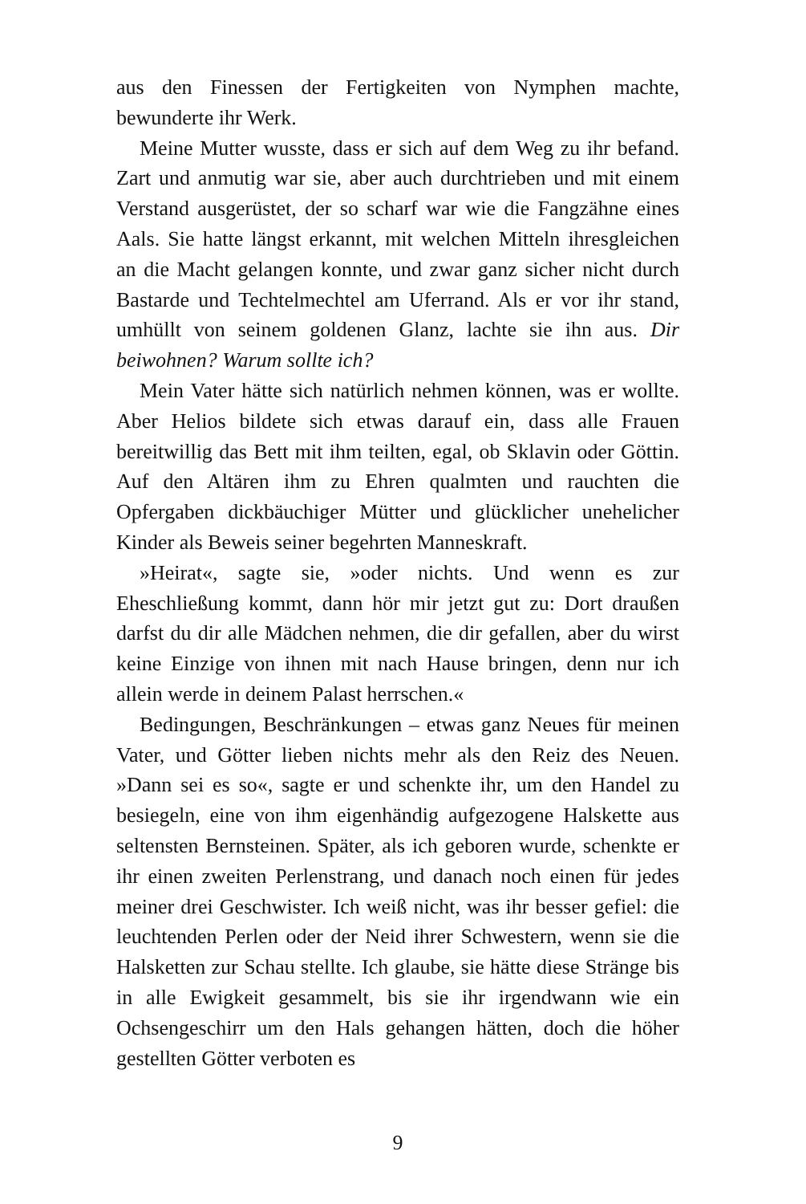aus den Finessen der Fertigkeiten von Nymphen machte, bewunderte ihr Werk.
Meine Mutter wusste, dass er sich auf dem Weg zu ihr befand. Zart und anmutig war sie, aber auch durchtrieben und mit einem Verstand ausgerüstet, der so scharf war wie die Fangzähne eines Aals. Sie hatte längst erkannt, mit welchen Mitteln ihresgleichen an die Macht gelangen konnte, und zwar ganz sicher nicht durch Bastarde und Techtelmechtel am Uferrand. Als er vor ihr stand, umhüllt von seinem goldenen Glanz, lachte sie ihn aus. Dir beiwohnen? Warum sollte ich?
Mein Vater hätte sich natürlich nehmen können, was er wollte. Aber Helios bildete sich etwas darauf ein, dass alle Frauen bereitwillig das Bett mit ihm teilten, egal, ob Sklavin oder Göttin. Auf den Altären ihm zu Ehren qualmten und rauchten die Opfergaben dickbäuchiger Mütter und glücklicher unehelicher Kinder als Beweis seiner begehrten Manneskraft.
»Heirat«, sagte sie, »oder nichts. Und wenn es zur Eheschließung kommt, dann hör mir jetzt gut zu: Dort draußen darfst du dir alle Mädchen nehmen, die dir gefallen, aber du wirst keine Einzige von ihnen mit nach Hause bringen, denn nur ich allein werde in deinem Palast herrschen.«
Bedingungen, Beschränkungen – etwas ganz Neues für meinen Vater, und Götter lieben nichts mehr als den Reiz des Neuen. »Dann sei es so«, sagte er und schenkte ihr, um den Handel zu besiegeln, eine von ihm eigenhändig aufgezogene Halskette aus seltensten Bernsteinen. Später, als ich geboren wurde, schenkte er ihr einen zweiten Perlenstrang, und danach noch einen für jedes meiner drei Geschwister. Ich weiß nicht, was ihr besser gefiel: die leuchtenden Perlen oder der Neid ihrer Schwestern, wenn sie die Halsketten zur Schau stellte. Ich glaube, sie hätte diese Stränge bis in alle Ewigkeit gesammelt, bis sie ihr irgendwann wie ein Ochsengeschirr um den Hals gehangen hätten, doch die höher gestellten Götter verboten es
9